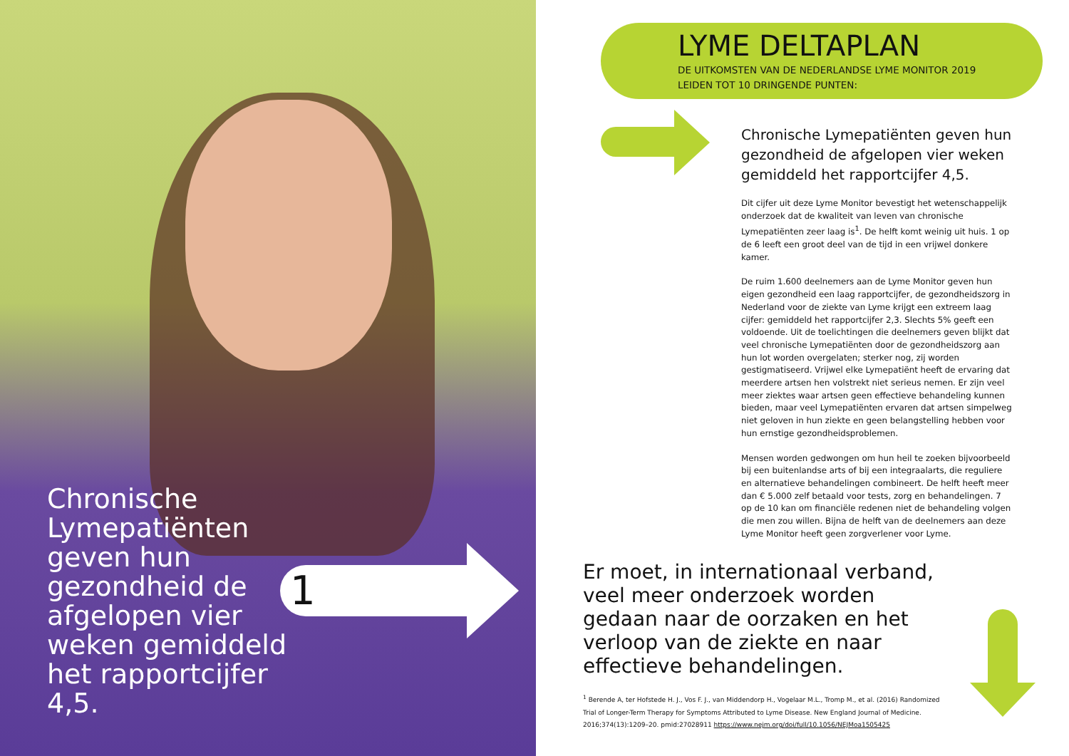Chronische Lymepatiënten geven hun gezondheid de afgelopen vier weken gemiddeld het rapportcijfer 4,5.
1
LYME DELTAPLAN
DE UITKOMSTEN VAN DE NEDERLANDSE LYME MONITOR 2019
LEIDEN TOT 10 DRINGENDE PUNTEN:
Chronische Lymepatiënten geven hun gezondheid de afgelopen vier weken gemiddeld het rapportcijfer 4,5.
Dit cijfer uit deze Lyme Monitor bevestigt het wetenschappelijk onderzoek dat de kwaliteit van leven van chronische Lymepatiënten zeer laag is<sup>1</sup>. De helft komt weinig uit huis. 1 op de 6 leeft een groot deel van de tijd in een vrijwel donkere kamer.
De ruim 1.600 deelnemers aan de Lyme Monitor geven hun eigen gezondheid een laag rapportcijfer, de gezondheidszorg in Nederland voor de ziekte van Lyme krijgt een extreem laag cijfer: gemiddeld het rapportcijfer 2,3. Slechts 5% geeft een voldoende. Uit de toelichtingen die deelnemers geven blijkt dat veel chronische Lymepatiënten door de gezondheidszorg aan hun lot worden overgelaten; sterker nog, zij worden gestigmatiseerd. Vrijwel elke Lymepatiënt heeft de ervaring dat meerdere artsen hen volstrekt niet serieus nemen. Er zijn veel meer ziektes waar artsen geen effectieve behandeling kunnen bieden, maar veel Lymepatiënten ervaren dat artsen simpelweg niet geloven in hun ziekte en geen belangstelling hebben voor hun ernstige gezondheidsproblemen.
Mensen worden gedwongen om hun heil te zoeken bijvoorbeeld bij een buitenlandse arts of bij een integraalarts, die reguliere en alternatieve behandelingen combineert. De helft heeft meer dan € 5.000 zelf betaald voor tests, zorg en behandelingen. 7 op de 10 kan om financiële redenen niet de behandeling volgen die men zou willen. Bijna de helft van de deelnemers aan deze Lyme Monitor heeft geen zorgverlener voor Lyme.
Er moet, in internationaal verband, veel meer onderzoek worden gedaan naar de oorzaken en het verloop van de ziekte en naar effectieve behandelingen.
<sup>1</sup> Berende A, ter Hofstede H. J., Vos F. J., van Middendorp H., Vogelaar M.L., Tromp M., et al. (2016) Randomized Trial of Longer-Term Therapy for Symptoms Attributed to Lyme Disease. New England Journal of Medicine. 2016;374(13):1209–20. pmid:27028911 https://www.nejm.org/doi/full/10.1056/NEJMoa1505425